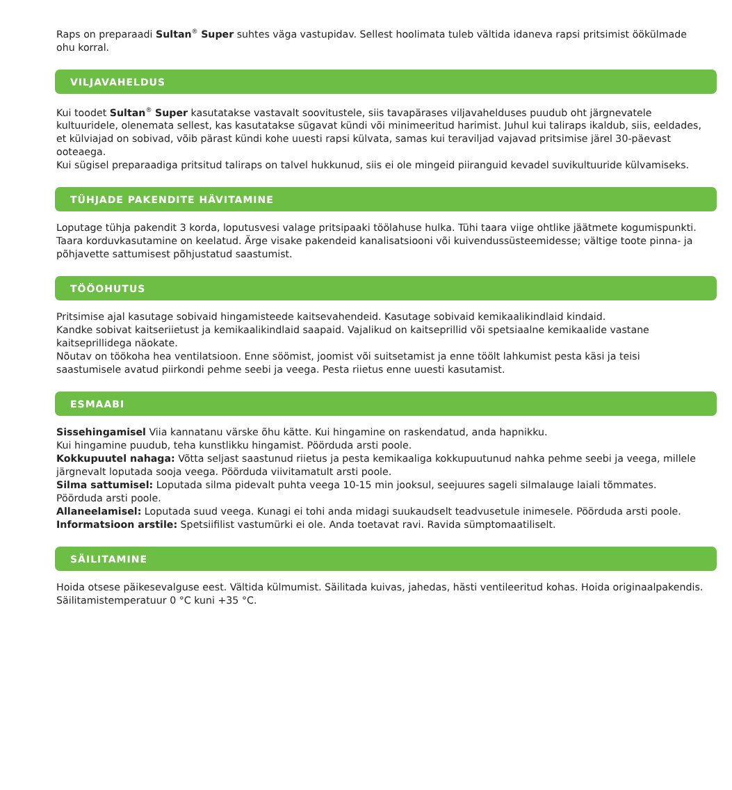Raps on preparaadi Sultan<sup>®</sup> Super suhtes väga vastupidav. Sellest hoolimata tuleb vältida idaneva rapsi pritsimist öökülmade ohu korral.
VILJAVAHELDUS
Kui toodet Sultan<sup>®</sup> Super kasutatakse vastavalt soovitustele, siis tavapärases viljavahelduses puudub oht järgnevatele kultuuridele, olenemata sellest, kas kasutatakse sügavat kündi või minimeeritud harimist. Juhul kui taliraps ikaldub, siis, eeldades, et külviajad on sobivad, võib pärast kündi kohe uuesti rapsi külvata, samas kui teraviljad vajavad pritsimise järel 30-päevast ooteaega.
Kui sügisel preparaadiga pritsitud taliraps on talvel hukkunud, siis ei ole mingeid piiranguid kevadel suvikultuuride külvamiseks.
TÜHJADE PAKENDITE HÄVITAMINE
Loputage tühja pakendit 3 korda, loputusvesi valage pritsipaaki töölahuse hulka. Tühi taara viige ohtlike jäätmete kogumispunkti. Taara korduvkasutamine on keelatud. Ärge visake pakendeid kanalisatsiooni või kuivendussüsteemidesse; vältige toote pinna- ja põhjavette sattumisest põhjustatud saastumist.
TÖÖOHUTUS
Pritsimise ajal kasutage sobivaid hingamisteede kaitsevahendeid. Kasutage sobivaid kemikaalikindlaid kindaid.
Kandke sobivat kaitseriietust ja kemikaalikindlaid saapaid. Vajalikud on kaitseprillid või spetsiaalne kemikaalide vastane kaitseprillidega näokate.
Nõutav on töökoha hea ventilatsioon. Enne söömist, joomist või suitsetamist ja enne töölt lahkumist pesta käsi ja teisi saastumisele avatud piirkondi pehme seebi ja veega. Pesta riietus enne uuesti kasutamist.
ESMAABI
Sissehingamisel Viia kannatanu värske õhu kätte. Kui hingamine on raskendatud, anda hapnikku.
Kui hingamine puudub, teha kunstlikku hingamist. Pöörduda arsti poole.
Kokkupuutel nahaga: Võtta seljast saastunud riietus ja pesta kemikaaliga kokkupuutunud nahka pehme seebi ja veega, millele järgnevalt loputada sooja veega. Pöörduda viivitamatult arsti poole.
Silma sattumisel: Loputada silma pidevalt puhta veega 10-15 min jooksul, seejuures sageli silmalauge laiali tõmmates.
Pöörduda arsti poole.
Allaneelamisel: Loputada suud veega. Kunagi ei tohi anda midagi suukaudselt teadvusetule inimesele. Pöörduda arsti poole.
Informatsioon arstile: Spetsiifilist vastumürki ei ole. Anda toetavat ravi. Ravida sümptomaatiliselt.
SÄILITAMINE
Hoida otsese päikesevalguse eest. Vältida külmumist. Säilitada kuivas, jahedas, hästi ventileeritud kohas. Hoida originaalpakendis. Säilitamistemperatuur 0 °C kuni +35 °C.